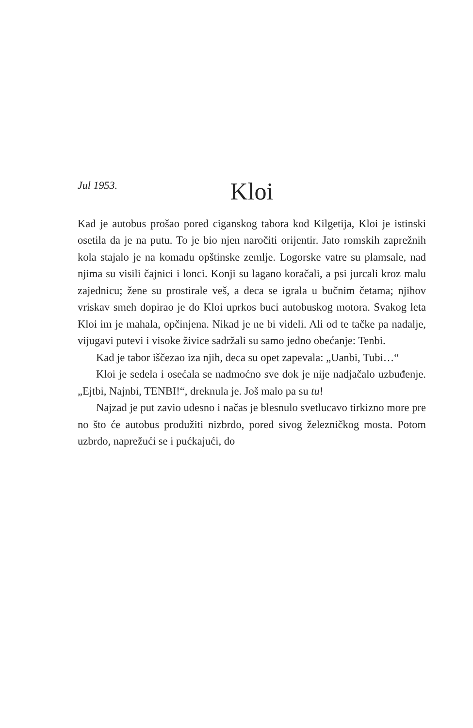Kloi
Jul 1953.
Kad je autobus prošao pored ciganskog tabora kod Kilgetija, Kloi je istinski osetila da je na putu. To je bio njen naročiti orijentir. Jato romskih zaprežnih kola stajalo je na komadu opštinske zemlje. Logorske vatre su plamsale, nad njima su visili čajnici i lonci. Konji su lagano koračali, a psi jurcali kroz malu zajednicu; žene su prostirale veš, a deca se igrala u bučnim četama; njihov vriskav smeh dopirao je do Kloi uprkos buci autobuskog motora. Svakog leta Kloi im je mahala, opčinjena. Nikad je ne bi videli. Ali od te tačke pa nadalje, vijugavi putevi i visoke živice sadržali su samo jedno obećanje: Tenbi.
Kad je tabor iščezao iza njih, deca su opet zapevala: „Uanbi, Tubi…“
Kloi je sedela i osećala se nadmoćno sve dok je nije nadjačalo uzbuđenje. „Ejtbi, Najnbi, TENBI!“, dreknula je. Još malo pa su tu!
Najzad je put zavio udesno i načas je blesnulo svetlucavo tirkizno more pre no što će autobus produžiti nizbrdo, pored sivog železničkog mosta. Potom uzbrdo, naprežući se i pućkajući, do